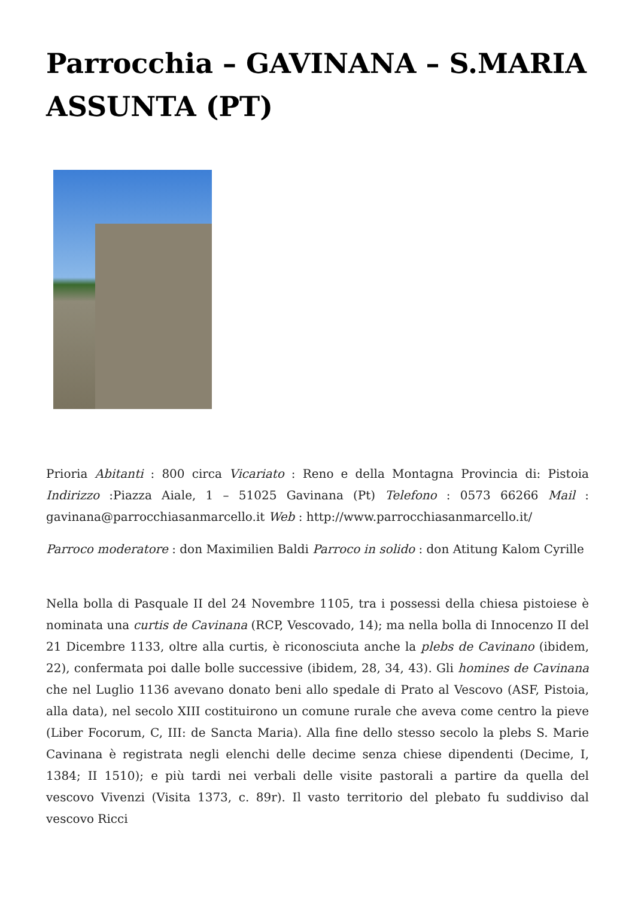Parrocchia – GAVINANA – S.MARIA ASSUNTA (PT)
Prioria Abitanti : 800 circa Vicariato : Reno e della Montagna Provincia di: Pistoia Indirizzo :Piazza Aiale, 1 – 51025 Gavinana (Pt) Telefono : 0573 66266 Mail : gavinana@parrocchiasanmarcello.it Web : http://www.parrocchiasanmarcello.it/
Parroco moderatore : don Maximilien Baldi Parroco in solido : don Atitung Kalom Cyrille
Nella bolla di Pasquale II del 24 Novembre 1105, tra i possessi della chiesa pistoiese è nominata una curtis de Cavinana (RCP, Vescovado, 14); ma nella bolla di Innocenzo II del 21 Dicembre 1133, oltre alla curtis, è riconosciuta anche la plebs de Cavinano (ibidem, 22), confermata poi dalle bolle successive (ibidem, 28, 34, 43). Gli homines de Cavinana che nel Luglio 1136 avevano donato beni allo spedale di Prato al Vescovo (ASF, Pistoia, alla data), nel secolo XIII costituirono un comune rurale che aveva come centro la pieve (Liber Focorum, C, III: de Sancta Maria). Alla fine dello stesso secolo la plebs S. Marie Cavinana è registrata negli elenchi delle decime senza chiese dipendenti (Decime, I, 1384; II 1510); e più tardi nei verbali delle visite pastorali a partire da quella del vescovo Vivenzi (Visita 1373, c. 89r). Il vasto territorio del plebato fu suddiviso dal vescovo Ricci